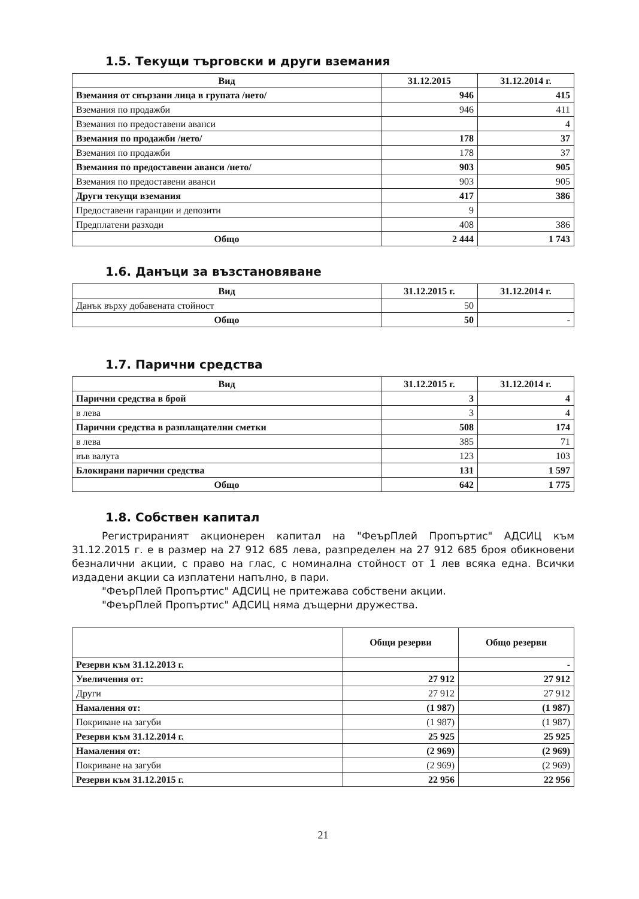1.5. Текущи търговски и други вземания
| Вид | 31.12.2015 | 31.12.2014 г. |
| --- | --- | --- |
| Вземания от свързани лица в групата /нето/ | 946 | 415 |
| Вземания по продажби | 946 | 411 |
| Вземания по предоставени аванси | | 4 |
| Вземания по продажби /нето/ | 178 | 37 |
| Вземания по продажби | 178 | 37 |
| Вземания по предоставени аванси /нето/ | 903 | 905 |
| Вземания по предоставени аванси | 903 | 905 |
| Други текущи вземания | 417 | 386 |
| Предоставени гаранции и депозити | 9 | |
| Предплатени разходи | 408 | 386 |
| Общо | 2 444 | 1 743 |
1.6. Данъци за възстановяване
| Вид | 31.12.2015 г. | 31.12.2014 г. |
| --- | --- | --- |
| Данък върху добавената стойност | 50 | |
| Общо | 50 | - |
1.7. Парични средства
| Вид | 31.12.2015 г. | 31.12.2014 г. |
| --- | --- | --- |
| Парични средства в брой | 3 | 4 |
| в лева | 3 | 4 |
| Парични средства в разплащателни сметки | 508 | 174 |
| в лева | 385 | 71 |
| във валута | 123 | 103 |
| Блокирани парични средства | 131 | 1 597 |
| Общо | 642 | 1 775 |
1.8. Собствен капитал
Регистрираният акционерен капитал на "ФеърПлей Пропъртис" АДСИЦ към 31.12.2015 г. е в размер на 27 912 685 лева, разпределен на 27 912 685 броя обикновени безналични акции, с право на глас, с номинална стойност от 1 лев всяка една. Всички издадени акции са изплатени напълно, в пари.
"ФеърПлей Пропъртис" АДСИЦ не притежава собствени акции.
"ФеърПлей Пропъртис" АДСИЦ няма дъщерни дружества.
| | Общи резерви | Общо резерви |
| --- | --- | --- |
| Резерви към 31.12.2013 г. | | - |
| Увеличения от: | 27 912 | 27 912 |
| Други | 27 912 | 27 912 |
| Намаления от: | (1 987) | (1 987) |
| Покриване на загуби | (1 987) | (1 987) |
| Резерви към 31.12.2014 г. | 25 925 | 25 925 |
| Намаления от: | (2 969) | (2 969) |
| Покриване на загуби | (2 969) | (2 969) |
| Резерви към 31.12.2015 г. | 22 956 | 22 956 |
21